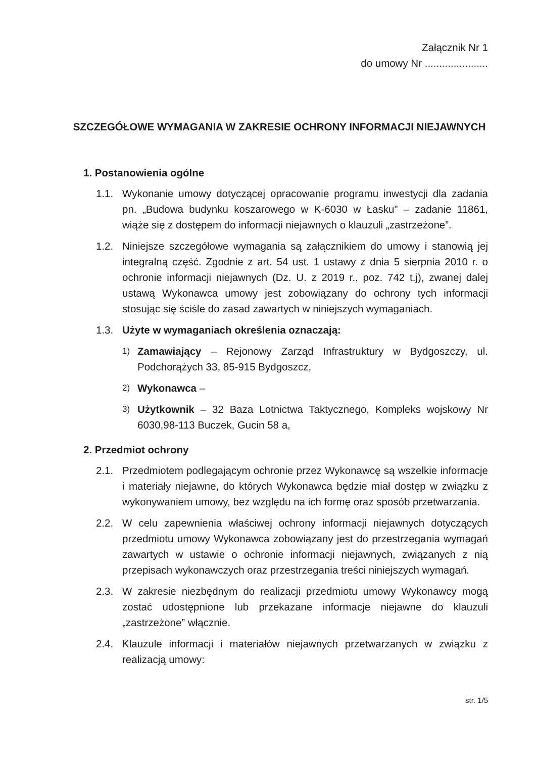Załącznik Nr 1
do umowy Nr ......................
SZCZEGÓŁOWE WYMAGANIA W ZAKRESIE OCHRONY INFORMACJI NIEJAWNYCH
1. Postanowienia ogólne
1.1. Wykonanie umowy dotyczącej opracowanie programu inwestycji dla zadania pn. „Budowa budynku koszarowego w K-6030 w Łasku” – zadanie 11861, wiąże się z dostępem do informacji niejawnych o klauzuli „zastrzeżone”.
1.2. Niniejsze szczegółowe wymagania są załącznikiem do umowy i stanowią jej integralną część. Zgodnie z art. 54 ust. 1 ustawy z dnia 5 sierpnia 2010 r. o ochronie informacji niejawnych (Dz. U. z 2019 r., poz. 742 t.j), zwanej dalej ustawą Wykonawca umowy jest zobowiązany do ochrony tych informacji stosując się ściśle do zasad zawartych w niniejszych wymaganiach.
1.3. Użyte w wymaganiach określenia oznaczają:
1) Zamawiający – Rejonowy Zarząd Infrastruktury w Bydgoszczy, ul. Podchorążych 33, 85-915 Bydgoszcz,
2) Wykonawca –
3) Użytkownik – 32 Baza Lotnictwa Taktycznego, Kompleks wojskowy Nr 6030,98-113 Buczek, Gucin 58 a,
2. Przedmiot ochrony
2.1. Przedmiotem podlegającym ochronie przez Wykonawcę są wszelkie informacje i materiały niejawne, do których Wykonawca będzie miał dostęp w związku z wykonywaniem umowy, bez względu na ich formę oraz sposób przetwarzania.
2.2. W celu zapewnienia właściwej ochrony informacji niejawnych dotyczących przedmiotu umowy Wykonawca zobowiązany jest do przestrzegania wymagań zawartych w ustawie o ochronie informacji niejawnych, związanych z nią przepisach wykonawczych oraz przestrzegania treści niniejszych wymagań.
2.3. W zakresie niezbędnym do realizacji przedmiotu umowy Wykonawcy mogą zostać udostępnione lub przekazane informacje niejawne do klauzuli „zastrzeżone” włącznie.
2.4. Klauzule informacji i materiałów niejawnych przetwarzanych w związku z realizacją umowy:
str. 1/5